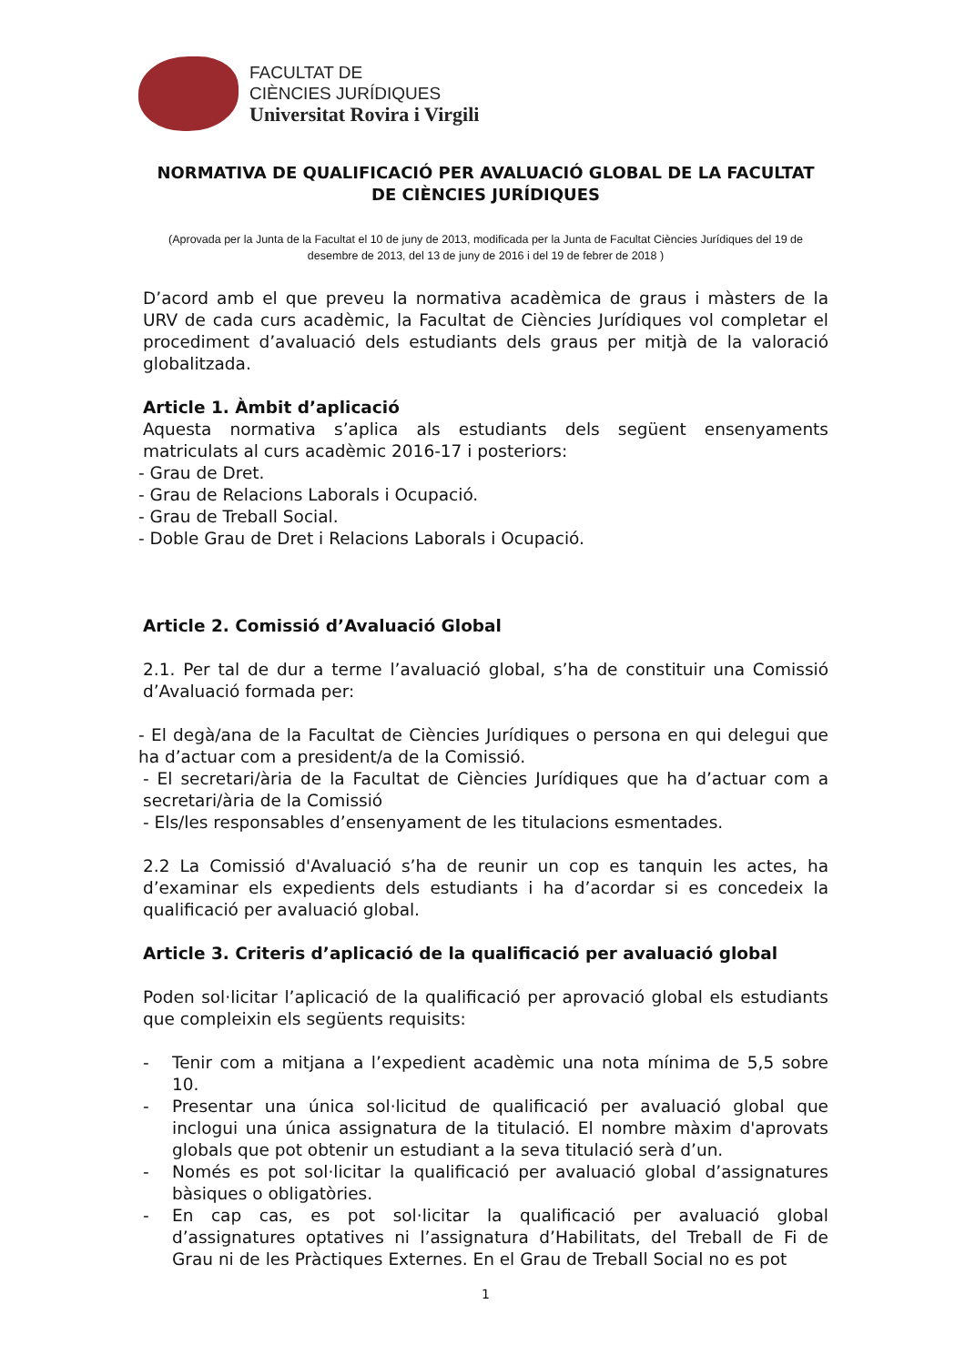FACULTAT DE
CIÈNCIES JURÍDIQUES
Universitat Rovira i Virgili
NORMATIVA DE QUALIFICACIÓ PER AVALUACIÓ GLOBAL DE LA FACULTAT DE CIÈNCIES JURÍDIQUES
(Aprovada per la Junta de la Facultat el 10 de juny de 2013, modificada per la Junta de Facultat Ciències Jurídiques del 19 de desembre de 2013, del 13 de juny de 2016 i del 19 de febrer de 2018 )
D’acord amb el que preveu la normativa acadèmica de graus i màsters de la URV de cada curs acadèmic, la Facultat de Ciències Jurídiques vol completar el procediment d’avaluació dels estudiants dels graus per mitjà de la valoració globalitzada.
Article 1. Àmbit d’aplicació
Aquesta normativa s’aplica als estudiants dels següent ensenyaments matriculats al curs acadèmic 2016-17 i posteriors:
- Grau de Dret.
- Grau de Relacions Laborals i Ocupació.
- Grau de Treball Social.
- Doble Grau de Dret i Relacions Laborals i Ocupació.
Article 2. Comissió d’Avaluació Global
2.1. Per tal de dur a terme l’avaluació global, s’ha de constituir una Comissió d’Avaluació formada per:
- El degà/ana de la Facultat de Ciències Jurídiques o persona en qui delegui que ha d’actuar com a president/a de la Comissió.
- El secretari/ària de la Facultat de Ciències Jurídiques que ha d’actuar com a secretari/ària de la Comissió
- Els/les responsables d’ensenyament de les titulacions esmentades.
2.2 La Comissió d'Avaluació s’ha de reunir un cop es tanquin les actes, ha d’examinar els expedients dels estudiants i ha d’acordar si es concedeix la qualificació per avaluació global.
Article 3. Criteris d’aplicació de la qualificació per avaluació global
Poden sol·licitar l’aplicació de la qualificació per aprovació global els estudiants que compleixin els següents requisits:
- Tenir com a mitjana a l’expedient acadèmic una nota mínima de 5,5 sobre 10.
- Presentar una única sol·licitud de qualificació per avaluació global que inclogui una única assignatura de la titulació. El nombre màxim d'aprovats globals que pot obtenir un estudiant a la seva titulació serà d’un.
- Només es pot sol·licitar la qualificació per avaluació global d’assignatures bàsiques o obligatòries.
- En cap cas, es pot sol·licitar la qualificació per avaluació global d’assignatures optatives ni l’assignatura d’Habilitats, del Treball de Fi de Grau ni de les Pràctiques Externes. En el Grau de Treball Social no es pot
1